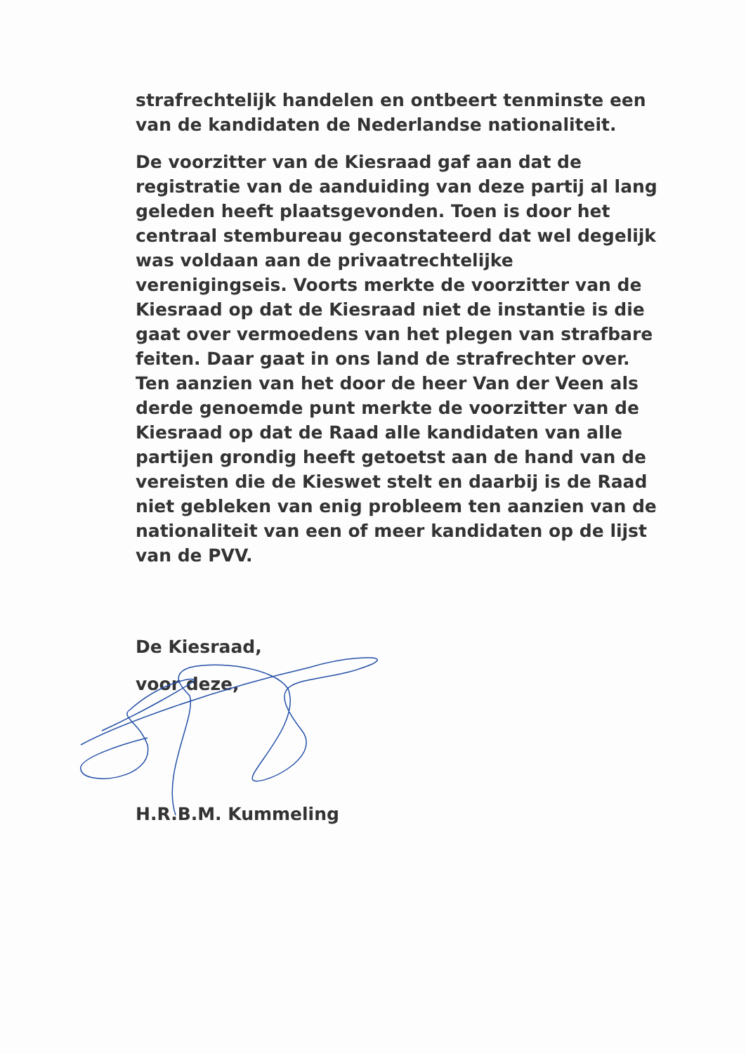strafrechtelijk handelen en ontbeert tenminste een van de kandidaten de Nederlandse nationaliteit.
De voorzitter van de Kiesraad gaf aan dat de registratie van de aanduiding van deze partij al lang geleden heeft plaatsgevonden. Toen is door het centraal stembureau geconstateerd dat wel degelijk was voldaan aan de privaatrechtelijke verenigingseis. Voorts merkte de voorzitter van de Kiesraad op dat de Kiesraad niet de instantie is die gaat over vermoedens van het plegen van strafbare feiten. Daar gaat in ons land de strafrechter over. Ten aanzien van het door de heer Van der Veen als derde genoemde punt merkte de voorzitter van de Kiesraad op dat de Raad alle kandidaten van alle partijen grondig heeft getoetst aan de hand van de vereisten die de Kieswet stelt en daarbij is de Raad niet gebleken van enig probleem ten aanzien van de nationaliteit van een of meer kandidaten op de lijst van de PVV.
De Kiesraad,
voor deze,
H.R.B.M. Kummeling